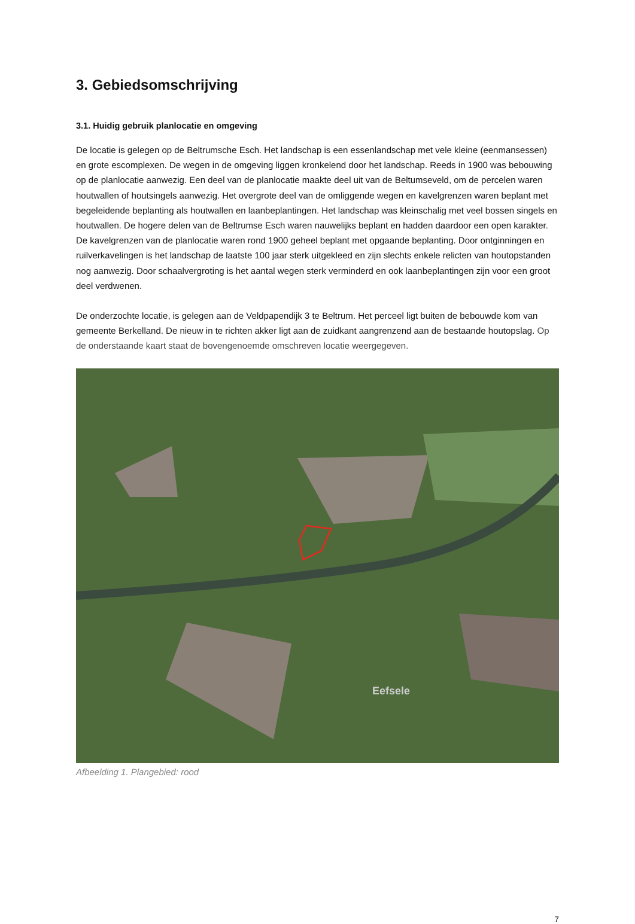3. Gebiedsomschrijving
3.1. Huidig gebruik planlocatie en omgeving
De locatie is gelegen op de Beltrumsche Esch. Het landschap is een essenlandschap met vele kleine (eenmansessen) en grote escomplexen. De wegen in de omgeving liggen kronkelend door het landschap. Reeds in 1900 was bebouwing op de planlocatie aanwezig. Een deel van de planlocatie maakte deel uit van de Beltumseveld, om de percelen waren houtwallen of houtsingels aanwezig. Het overgrote deel van de omliggende wegen en kavelgrenzen waren beplant met begeleidende beplanting als houtwallen en laanbeplantingen. Het landschap was kleinschalig met veel bossen singels en houtwallen. De hogere delen van de Beltrumse Esch waren nauwelijks beplant en hadden daardoor een open karakter. De kavelgrenzen van de planlocatie waren rond 1900 geheel beplant met opgaande beplanting. Door ontginningen en ruilverkavelingen is het landschap de laatste 100 jaar sterk uitgekleed en zijn slechts enkele relicten van houtopstanden nog aanwezig. Door schaalvergroting is het aantal wegen sterk verminderd en ook laanbeplantingen zijn voor een groot deel verdwenen.
De onderzochte locatie, is gelegen aan de Veldpapendijk 3 te Beltrum. Het perceel ligt buiten de bebouwde kom van gemeente Berkelland. De nieuw in te richten akker ligt aan de zuidkant aangrenzend aan de bestaande houtopslag. Op de onderstaande kaart staat de bovengenoemde omschreven locatie weergegeven.
Eefsele
Afbeelding 1. Plangebied: rood
7